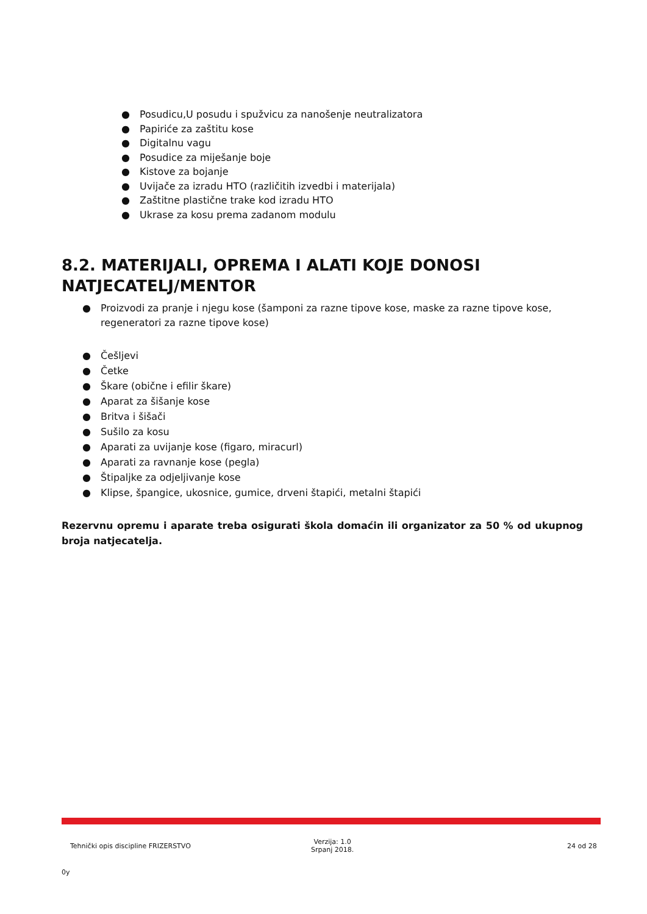● Posudicu,U posudu i spužvicu za nanošenje neutralizatora
● Papiriće za zaštitu kose
● Digitalnu vagu
● Posudice za miješanje boje
● Kistove za bojanje
● Uvijače za izradu HTO (različitih izvedbi i materijala)
● Zaštitne plastične trake kod izradu HTO
● Ukrase za kosu prema zadanom modulu
8.2. MATERIJALI, OPREMA I ALATI KOJE DONOSI NATJECATELJ/MENTOR
● Proizvodi za pranje i njegu kose (šamponi za razne tipove kose, maske za razne tipove kose, regeneratori za razne tipove kose)
● Češljevi
● Četke
● Škare (obične i efilir škare)
● Aparat za šišanje kose
● Britva i šišači
● Sušilo za kosu
● Aparati za uvijanje kose (figaro, miracurl)
● Aparati za ravnanje kose (pegla)
● Štipaljke za odjeljivanje kose
● Klipse, špangice, ukosnice, gumice, drveni štapići, metalni štapići
Rezervnu opremu i aparate treba osigurati škola domaćin ili organizator za 50 % od ukupnog broja natjecatelja.
Tehnički opis discipline FRIZERSTVO
Verzija: 1.0
Srpanj 2018.
24 od 28
0y